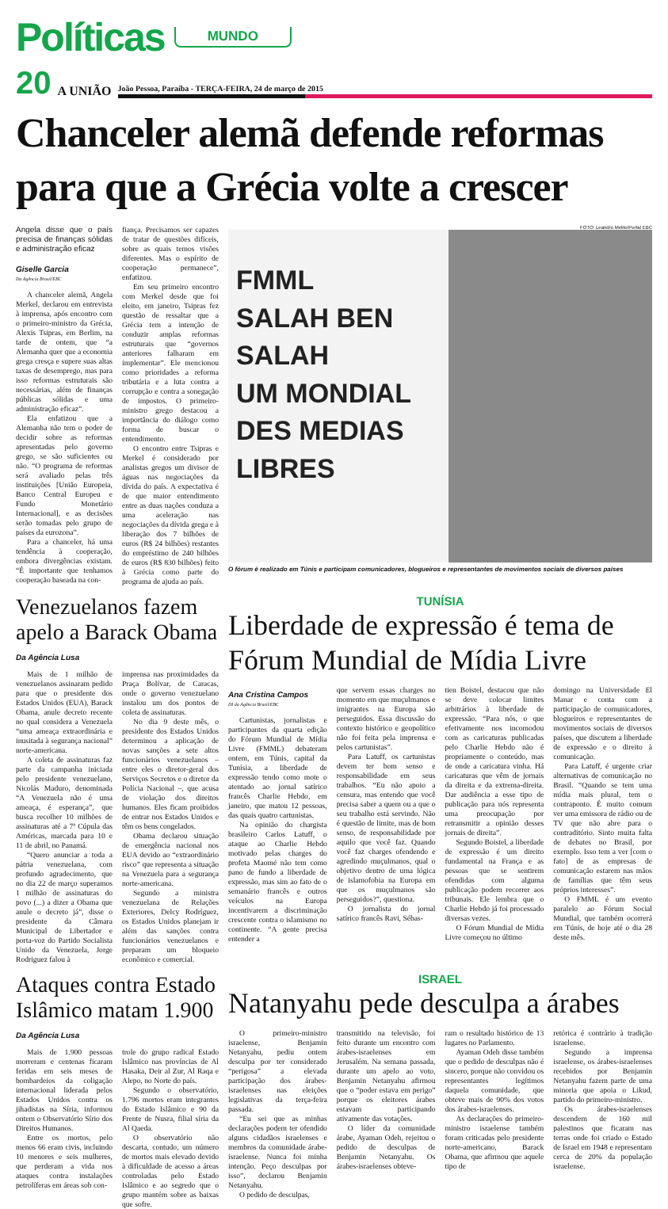Políticas
MUNDO
20 A UNIÃO João Pessoa, Paraíba - TERÇA-FEIRA, 24 de março de 2015
Chanceler alemã defende reformas para que a Grécia volte a crescer
Angela disse que o país precisa de finanças sólidas e administração eficaz
Giselle Garcia
Da Agência Brasil/EBC
A chanceler alemã, Angela Merkel, declarou em entrevista à imprensa, após encontro com o primeiro-ministro da Grécia, Alexis Tsipras, em Berlim, na tarde de ontem, que “a Alemanha quer que a economia grega cresça e supere suas altas taxas de desemprego, mas para isso reformas estruturais são necessárias, além de finanças públicas sólidas e uma administração eficaz”.
Ela enfatizou que a Alemanha não tem o poder de decidir sobre as reformas apresentadas pelo governo grego, se são suficientes ou não. “O programa de reformas será avaliado pelas três instituições [União Europeia, Banco Central Europeu e Fundo Monetário Internacional], e as decisões serão tomadas pelo grupo de países da eurozona”.
Para a chanceler, há uma tendência à cooperação, embora divergências existam. “É importante que tenhamos cooperação baseada na con-
fiança. Precisamos ser capazes de tratar de questões difíceis, sobre as quais temos visões diferentes. Mas o espírito de cooperação permanece”, enfatizou.
Em seu primeiro encontro com Merkel desde que foi eleito, em janeiro, Tsipras fez questão de ressaltar que a Grécia tem a intenção de conduzir amplas reformas estruturais que “governos anteriores falharam em implementar”. Ele mencionou como prioridades a reforma tributária e a luta contra a corrupção e contra a sonegação de impostos. O primeiro-ministro grego destacou a importância do diálogo como forma de buscar o entendimento.
O encontro entre Tsipras e Merkel é considerado por analistas gregos um divisor de águas nas negociações da dívida do país. A expectativa é de que maior entendimento entre as duas nações conduza a uma aceleração nas negociações da dívida grega e à liberação dos 7 bilhões de euros (R$ 24 bilhões) restantes do empréstimo de 240 bilhões de euros (R$ 830 bilhões) feito à Grécia como parte do programa de ajuda ao país.
FOTO: Leandro Melito/Portal EBC
FMML
SALAH BEN SALAH
UM MONDIAL DES MEDIAS LIBRES
O fórum é realizado em Túnis e participam comunicadores, blogueiros e representantes de movimentos sociais de diversos países
Venezuelanos fazem apelo a Barack Obama
Da Agência Lusa
Mais de 1 milhão de venezuelanos assinaram pedido para que o presidente dos Estados Unidos (EUA), Barack Obama, anule decreto recente no qual considera a Venezuela “uma ameaça extraordinária e inusitada à segurança nacional” norte-americana.
A coleta de assinaturas faz parte da campanha iniciada pelo presidente venezuelano, Nicolás Maduro, denominada “A Venezuela não é uma ameaça, é esperança”, que busca recolher 10 milhões de assinaturas até a 7ª Cúpula das Américas, marcada para 10 e 11 de abril, no Panamá.
“Quero anunciar a toda a pátria venezuelana, com profundo agradecimento, que no dia 22 de março superamos 1 milhão de assinaturas do povo (...) a dizer a Obama que anule o decreto já”, disse o presidente da Câmara Municipal de Libertador e porta-voz do Partido Socialista Unido da Venezuela, Jorge Rodriguez falou à
imprensa nas proximidades da Praça Bolívar, de Caracas, onde o governo venezuelano instalou um dos pontos de coleta de assinaturas.
No dia 9 deste mês, o presidente dos Estados Unidos determinou a aplicação de novas sanções a sete altos funcionários venezuelanos – entre eles o diretor-geral dos Serviços Secretos e o diretor da Polícia Nacional –, que acusa de violação dos direitos humanos. Eles ficam proibidos de entrar nos Estados Unidos e têm os bens congelados.
Obama declarou situação de emergência nacional nos EUA devido ao “extraordinário risco” que representa a situação na Venezuela para a segurança norte-americana.
Segundo a ministra venezuelana de Relações Exteriores, Delcy Rodríguez, os Estados Unidos planejam ir além das sanções contra funcionários venezuelanos e preparam um bloqueio econômico e comercial.
TUNÍSIA
Liberdade de expressão é tema de Fórum Mundial de Mídia Livre
Ana Cristina Campos
DI da Agência Brasil/EBC
Cartunistas, jornalistas e participantes da quarta edição do Fórum Mundial de Mídia Livre (FMML) debateram ontem, em Túnis, capital da Tunísia, a liberdade de expressão tendo como mote o atentado ao jornal satírico francês Charlie Hebdo, em janeiro, que matou 12 pessoas, das quais quatro cartunistas.
Na opinião do chargista brasileiro Carlos Latuff, o ataque ao Charlie Hebdo motivado pelas charges do profeta Maomé não tem como pano de fundo a liberdade de expressão, mas sim ao fato de o semanário francês e outros veículos na Europa incentivarem a discriminação crescente contra o islamismo no continente. “A gente precisa entender a
que servem essas charges no momento em que muçulmanos e imigrantes na Europa são perseguidos. Essa discussão do contexto histórico e geopolítico não foi feita pela imprensa e pelos cartunistas”.
Para Latuff, os cartunistas devem ter bom senso e responsabilidade em seus trabalhos. “Eu não apoio a censura, mas entendo que você precisa saber a quem ou a que o seu trabalho está servindo. Não é questão de limite, mas de bom senso, de responsabilidade por aquilo que você faz. Quando você faz charges ofendendo e agredindo muçulmanos, qual o objetivo dentro de uma lógica de islamofobia na Europa em que os muçulmanos são perseguidos?”, questiona.
O jornalista do jornal satírico francês Ravi, Sébas-
tien Boistel, destacou que não se deve colocar limites arbitrários à liberdade de expressão. “Para nós, o que efetivamente nos incomodou com as caricaturas publicadas pelo Charlie Hebdo não é propriamente o conteúdo, mas de onde a caricatura vinha. Há caricaturas que vêm de jornais da direita e da extrema-direita. Dar audiência a esse tipo de publicação para nós representa uma preocupação por retransmitir a opinião desses jornais de direita”.
Segundo Boistel, a liberdade de expressão é um direito fundamental na França e as pessoas que se sentirem ofendidas com alguma publicação podem recorrer aos tribunais. Ele lembra que o Charlie Hebdo já foi processado diversas vezes.
O Fórum Mundial de Mídia Livre começou no último
domingo na Universidade El Manar e conta com a participação de comunicadores, blogueiros e representantes de movimentos sociais de diversos países, que discutem a liberdade de expressão e o direito à comunicação.
Para Latuff, é urgente criar alternativas de comunicação no Brasil. “Quando se tem uma mídia mais plural, tem o contraponto. É muito comum ver uma emissora de rádio ou de TV que não abre para o contraditório. Sinto muita falta de debates no Brasil, por exemplo. Isso tem a ver [com o fato] de as empresas de comunicação estarem nas mãos de famílias que têm seus próprios interesses”.
O FMML é um evento paralelo ao Fórum Social Mundial, que também ocorrerá em Túnis, de hoje até o dia 28 deste mês.
Ataques contra Estado Islâmico matam 1.900
Da Agência Lusa
Mais de 1.900 pessoas morreram e centenas ficaram feridas em seis meses de bombardeios da coligação internacional liderada pelos Estados Unidos contra os jihadistas na Síria, informou ontem o Observatório Sírio dos Direitos Humanos.
Entre os mortos, pelo menos 66 eram civis, incluindo 10 menores e seis mulheres, que perderam a vida nos ataques contra instalações petrolíferas em áreas sob con-
trole do grupo radical Estado Islâmico nas províncias de Al Hasaka, Deir al Zur, Al Raqa e Alepo, no Norte do país.
Segundo o observatório, 1.796 mortos eram integrantes do Estado Islâmico e 90 da Frente de Nusra, filial síria da Al Qaeda.
O observatório não descarta, contudo, um número de mortos mais elevado devido à dificuldade de acesso a áreas controladas pelo Estado Islâmico e ao segredo que o grupo mantém sobre as baixas que sofre.
ISRAEL
Natanyahu pede desculpa a árabes
O primeiro-ministro israelense, Benjamin Netanyahu, pediu ontem desculpa por ter considerado “perigosa” a elevada participação dos árabes-israelenses nas eleições legislativas da terça-feira passada.
“Eu sei que as minhas declarações podem ter ofendido alguns cidadãos israelenses e membros da comunidade árabe-israelense. Nunca foi minha intenção. Peço desculpas por isso”, declarou Benjamin Netanyahu.
O pedido de desculpas,
transmitido na televisão, foi feito durante um encontro com árabes-israelenses em Jerusalém. Na semana passada, durante um apelo ao voto, Benjamin Netanyahu afirmou que o “poder estava em perigo” porque os eleitores árabes estavam participando ativamente das votações.
O líder da comunidade árabe, Ayaman Odeh, rejeitou o pedido de desculpas de Benjamin Netanyahu. Os árabes-israelenses obteve-
ram o resultado histórico de 13 lugares no Parlamento.
Ayaman Odeh disse também que o pedido de desculpas não é sincero, porque não convidou os representantes legítimos daquela comunidade, que obteve mais de 90% dos votos dos árabes-israelenses.
As declarações do primeiro-ministro israelense também foram criticadas pelo presidente norte-americano, Barack Obama, que afirmou que aquele tipo de
retórica é contrário à tradição israelense.
Segundo a imprensa israelense, os árabes-israelenses recebidos por Benjamin Netanyahu fazem parte de uma minoria que apoia o Likud, partido do primeiro-ministro.
Os árabes-israelenses descendem de 160 mil palestinos que ficaram nas terras onde foi criado o Estado de Israel em 1948 e representam cerca de 20% da população israelense.